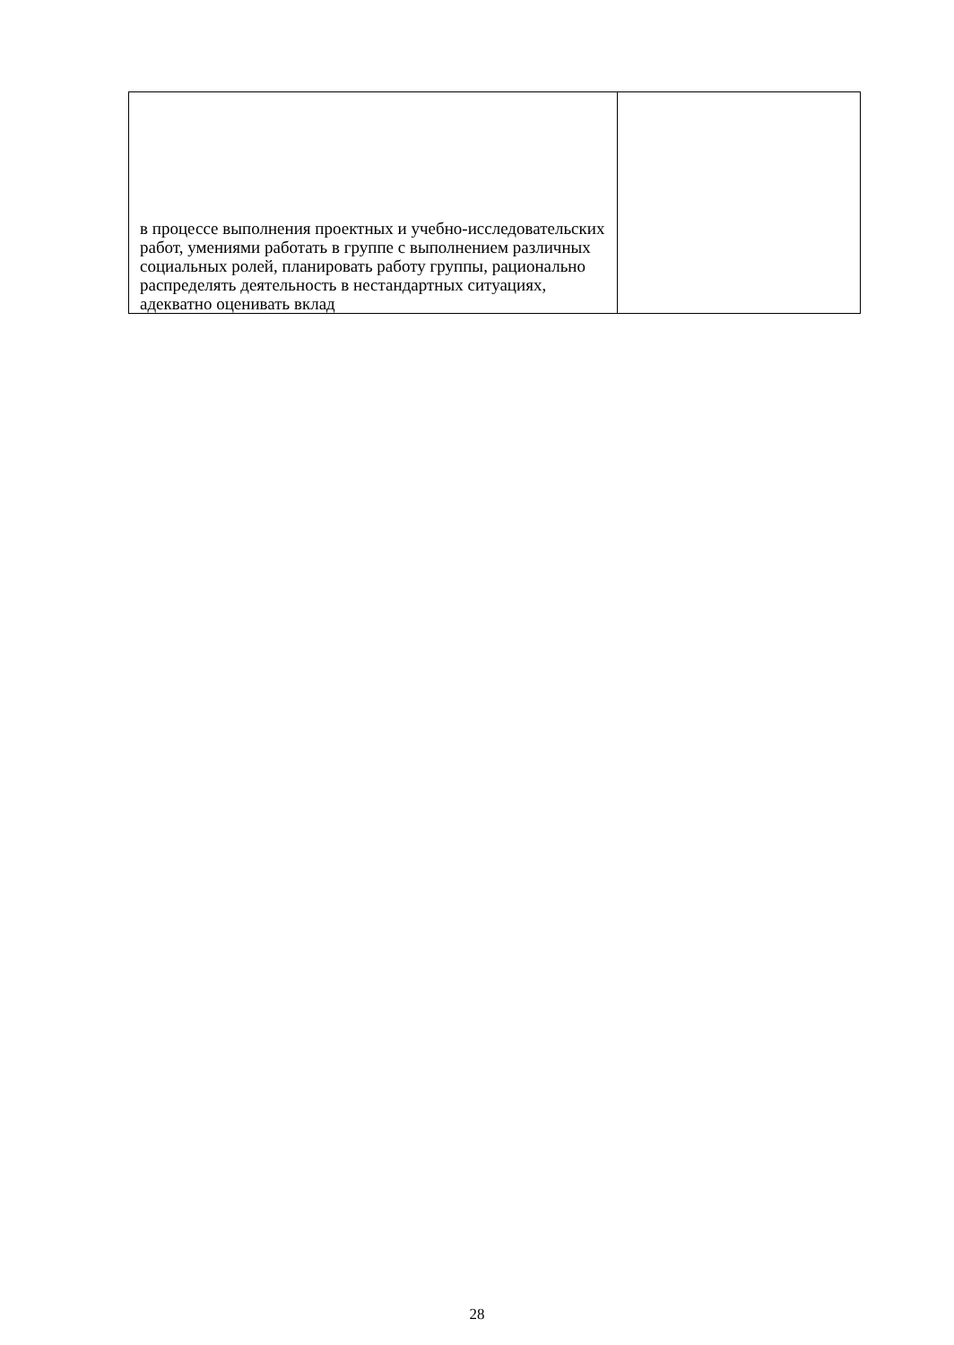| в процессе выполнения проектных и учебно-исследовательских работ, умениями работать в группе с выполнением различных социальных ролей, планировать работу группы, рационально распределять деятельность в нестандартных ситуациях, адекватно оценивать вклад | |
28